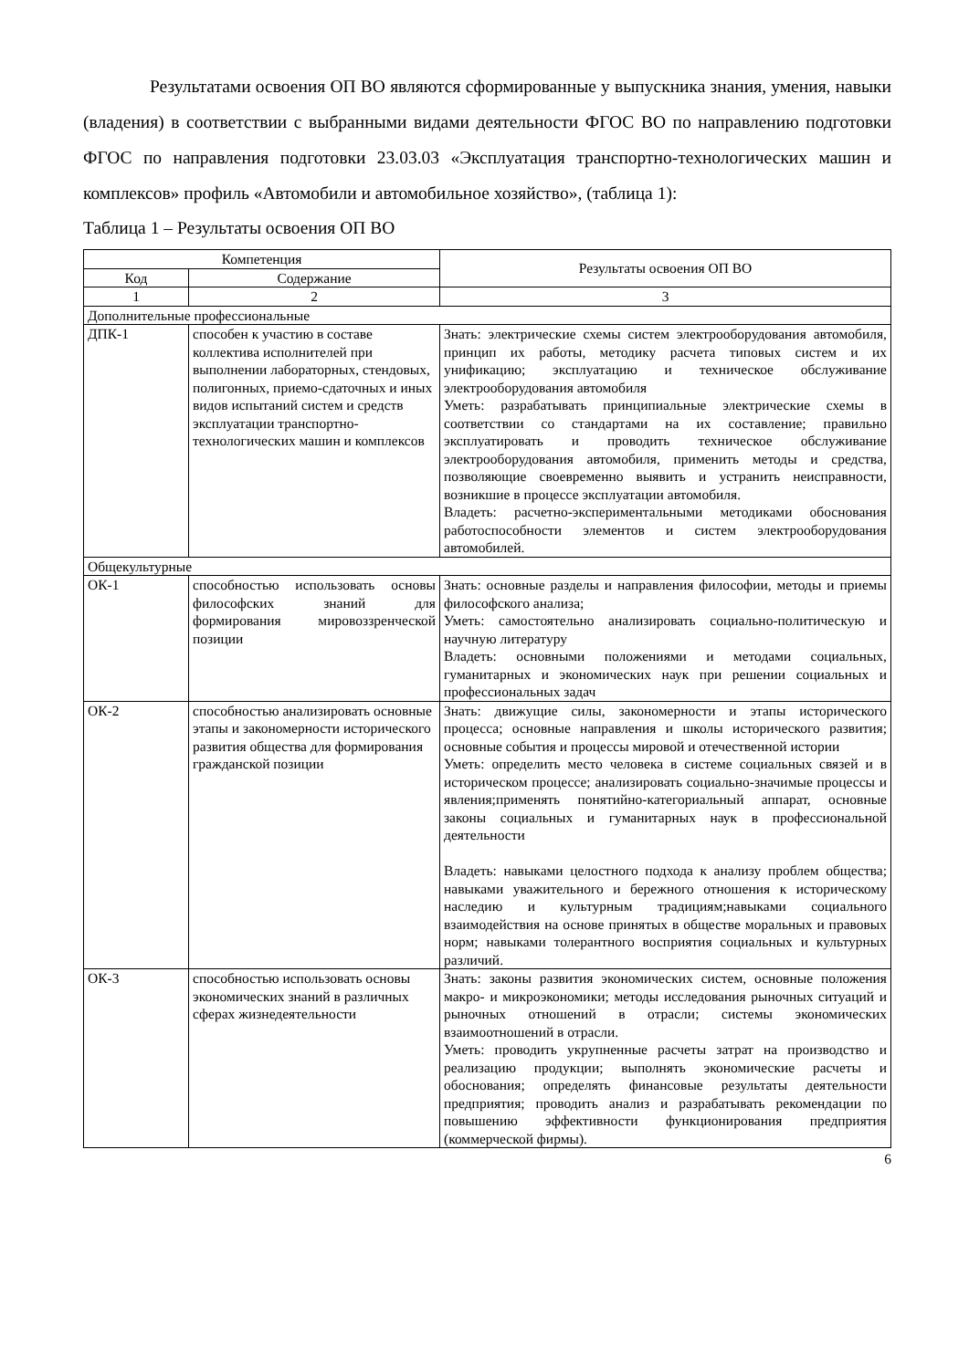Результатами освоения ОП ВО являются сформированные у выпускника знания, умения, навыки (владения) в соответствии с выбранными видами деятельности ФГОС ВО по направлению подготовки ФГОС по направления подготовки 23.03.03 «Эксплуатация транспортно-технологических машин и комплексов» профиль «Автомобили и автомобильное хозяйство», (таблица 1):
Таблица 1 – Результаты освоения ОП ВО
| Компетенция | | Результаты освоения ОП ВО |
| --- | --- | --- |
| Код | Содержание | |
| 1 | 2 | 3 |
| Дополнительные профессиональные | | |
| ДПК-1 | способен к участию в составе коллектива исполнителей при выполнении лабораторных, стендовых, полигонных, приемо-сдаточных и иных видов испытаний систем и средств эксплуатации транспортно-технологических машин и комплексов | Знать: электрические схемы систем электрооборудования автомобиля, принцип их работы, методику расчета типовых систем и их унификацию; эксплуатацию и техническое обслуживание электрооборудования автомобиля Уметь: разрабатывать принципиальные электрические схемы в соответствии со стандартами на их составление; правильно эксплуатировать и проводить техническое обслуживание электрооборудования автомобиля, применить методы и средства, позволяющие своевременно выявить и устранить неисправности, возникшие в процессе эксплуатации автомобиля. Владеть: расчетно-экспериментальными методиками обоснования работоспособности элементов и систем электрооборудования автомобилей. |
| Общекультурные | | |
| ОК-1 | способностью использовать основы философских знаний для формирования мировоззренческой позиции | Знать: основные разделы и направления философии, методы и приемы философского анализа; Уметь: самостоятельно анализировать социально-политическую и научную литературу Владеть: основными положениями и методами социальных, гуманитарных и экономических наук при решении социальных и профессиональных задач |
| ОК-2 | способностью анализировать основные этапы и закономерности исторического развития общества для формирования гражданской позиции | Знать: движущие силы, закономерности и этапы исторического процесса; основные направления и школы исторического развития; основные события и процессы мировой и отечественной истории Уметь: определить место человека в системе социальных связей и в историческом процессе; анализировать социально-значимые процессы и явления;применять понятийно-категориальный аппарат, основные законы социальных и гуманитарных наук в профессиональной деятельности Владеть: навыками целостного подхода к анализу проблем общества; навыками уважительного и бережного отношения к историческому наследию и культурным традициям;навыками социального взаимодействия на основе принятых в обществе моральных и правовых норм; навыками толерантного восприятия социальных и культурных различий. |
| ОК-3 | способностью использовать основы экономических знаний в различных сферах жизнедеятельности | Знать: законы развития экономических систем, основные положения макро- и микроэкономики; методы исследования рыночных ситуаций и рыночных отношений в отрасли; системы экономических взаимоотношений в отрасли. Уметь: проводить укрупненные расчеты затрат на производство и реализацию продукции; выполнять экономические расчеты и обоснования; определять финансовые результаты деятельности предприятия; проводить анализ и разрабатывать рекомендации по повышению эффективности функционирования предприятия (коммерческой фирмы). |
6